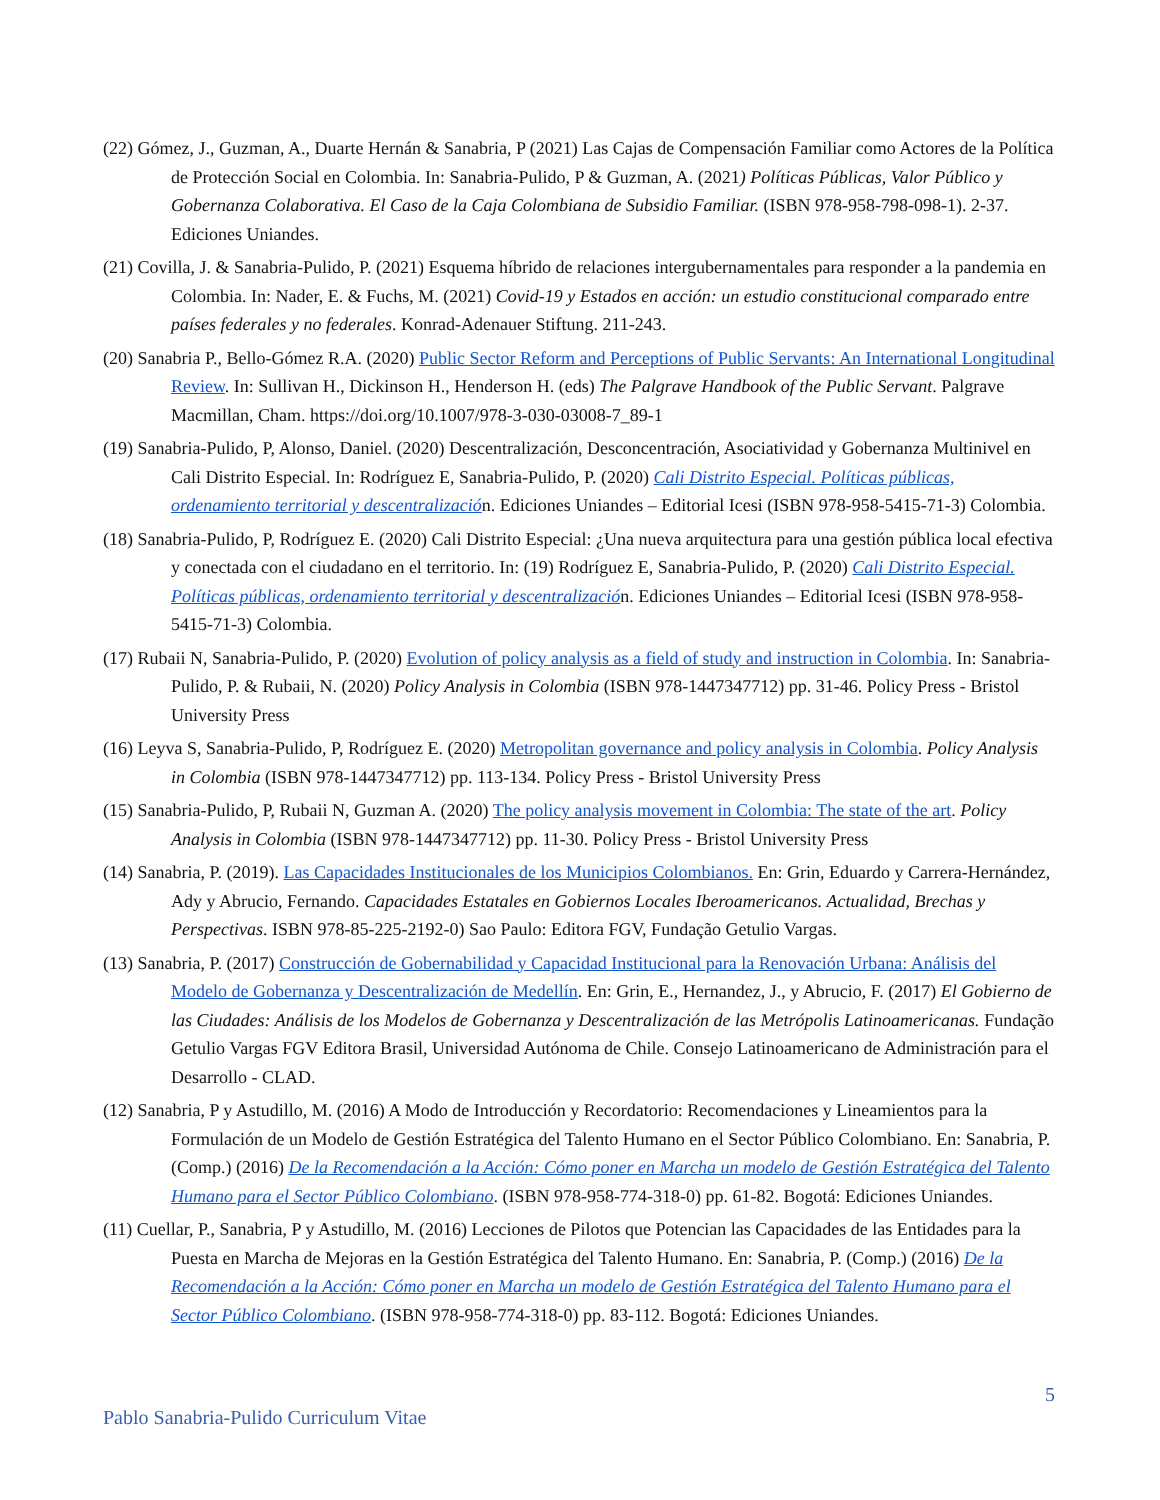(22) Gómez, J., Guzman, A., Duarte Hernán & Sanabria, P (2021) Las Cajas de Compensación Familiar como Actores de la Política de Protección Social en Colombia. In: Sanabria-Pulido, P & Guzman, A. (2021) Políticas Públicas, Valor Público y Gobernanza Colaborativa. El Caso de la Caja Colombiana de Subsidio Familiar. (ISBN 978-958-798-098-1). 2-37. Ediciones Uniandes.
(21) Covilla, J. & Sanabria-Pulido, P. (2021) Esquema híbrido de relaciones intergubernamentales para responder a la pandemia en Colombia. In: Nader, E. & Fuchs, M. (2021) Covid-19 y Estados en acción: un estudio constitucional comparado entre países federales y no federales. Konrad-Adenauer Stiftung. 211-243.
(20) Sanabria P., Bello-Gómez R.A. (2020) Public Sector Reform and Perceptions of Public Servants: An International Longitudinal Review. In: Sullivan H., Dickinson H., Henderson H. (eds) The Palgrave Handbook of the Public Servant. Palgrave Macmillan, Cham. https://doi.org/10.1007/978-3-030-03008-7_89-1
(19) Sanabria-Pulido, P, Alonso, Daniel. (2020) Descentralización, Desconcentración, Asociatividad y Gobernanza Multinivel en Cali Distrito Especial. In: Rodríguez E, Sanabria-Pulido, P. (2020) Cali Distrito Especial. Políticas públicas, ordenamiento territorial y descentralización. Ediciones Uniandes – Editorial Icesi (ISBN 978-958-5415-71-3) Colombia.
(18) Sanabria-Pulido, P, Rodríguez E. (2020) Cali Distrito Especial: ¿Una nueva arquitectura para una gestión pública local efectiva y conectada con el ciudadano en el territorio. In: (19) Rodríguez E, Sanabria-Pulido, P. (2020) Cali Distrito Especial. Políticas públicas, ordenamiento territorial y descentralización. Ediciones Uniandes – Editorial Icesi (ISBN 978-958-5415-71-3) Colombia.
(17) Rubaii N, Sanabria-Pulido, P. (2020) Evolution of policy analysis as a field of study and instruction in Colombia. In: Sanabria-Pulido, P. & Rubaii, N. (2020) Policy Analysis in Colombia (ISBN 978-1447347712) pp. 31-46. Policy Press - Bristol University Press
(16) Leyva S, Sanabria-Pulido, P, Rodríguez E. (2020) Metropolitan governance and policy analysis in Colombia. Policy Analysis in Colombia (ISBN 978-1447347712) pp. 113-134. Policy Press - Bristol University Press
(15) Sanabria-Pulido, P, Rubaii N, Guzman A. (2020) The policy analysis movement in Colombia: The state of the art. Policy Analysis in Colombia (ISBN 978-1447347712) pp. 11-30. Policy Press - Bristol University Press
(14) Sanabria, P. (2019). Las Capacidades Institucionales de los Municipios Colombianos. En: Grin, Eduardo y Carrera-Hernández, Ady y Abrucio, Fernando. Capacidades Estatales en Gobiernos Locales Iberoamericanos. Actualidad, Brechas y Perspectivas. ISBN 978-85-225-2192-0) Sao Paulo: Editora FGV, Fundação Getulio Vargas.
(13) Sanabria, P. (2017) Construcción de Gobernabilidad y Capacidad Institucional para la Renovación Urbana: Análisis del Modelo de Gobernanza y Descentralización de Medellín. En: Grin, E., Hernandez, J., y Abrucio, F. (2017) El Gobierno de las Ciudades: Análisis de los Modelos de Gobernanza y Descentralización de las Metrópolis Latinoamericanas. Fundação Getulio Vargas FGV Editora Brasil, Universidad Autónoma de Chile. Consejo Latinoamericano de Administración para el Desarrollo - CLAD.
(12) Sanabria, P y Astudillo, M. (2016) A Modo de Introducción y Recordatorio: Recomendaciones y Lineamientos para la Formulación de un Modelo de Gestión Estratégica del Talento Humano en el Sector Público Colombiano. En: Sanabria, P. (Comp.) (2016) De la Recomendación a la Acción: Cómo poner en Marcha un modelo de Gestión Estratégica del Talento Humano para el Sector Público Colombiano. (ISBN 978-958-774-318-0) pp. 61-82. Bogotá: Ediciones Uniandes.
(11) Cuellar, P., Sanabria, P y Astudillo, M. (2016) Lecciones de Pilotos que Potencian las Capacidades de las Entidades para la Puesta en Marcha de Mejoras en la Gestión Estratégica del Talento Humano. En: Sanabria, P. (Comp.) (2016) De la Recomendación a la Acción: Cómo poner en Marcha un modelo de Gestión Estratégica del Talento Humano para el Sector Público Colombiano. (ISBN 978-958-774-318-0) pp. 83-112. Bogotá: Ediciones Uniandes.
5
Pablo Sanabria-Pulido Curriculum Vitae